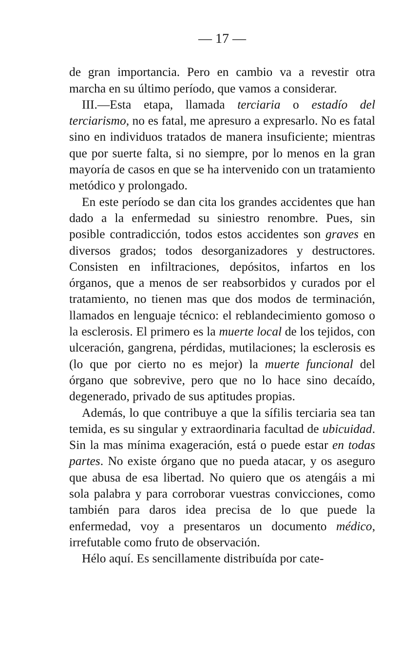— 17 —
de gran importancia. Pero en cambio va a revestir otra marcha en su último período, que vamos a considerar.
III.—Esta etapa, llamada terciaria o estadío del terciarismo, no es fatal, me apresuro a expresarlo. No es fatal sino en individuos tratados de manera insuficiente; mientras que por suerte falta, si no siempre, por lo menos en la gran mayoría de casos en que se ha intervenido con un tratamiento metódico y prolongado.
En este período se dan cita los grandes accidentes que han dado a la enfermedad su siniestro renombre. Pues, sin posible contradicción, todos estos accidentes son graves en diversos grados; todos desorganizadores y destructores. Consisten en infiltraciones, depósitos, infartos en los órganos, que a menos de ser reabsorbidos y curados por el tratamiento, no tienen mas que dos modos de terminación, llamados en lenguaje técnico: el reblandecimiento gomoso o la esclerosis. El primero es la muerte local de los tejidos, con ulceración, gangrena, pérdidas, mutilaciones; la esclerosis es (lo que por cierto no es mejor) la muerte funcional del órgano que sobrevive, pero que no lo hace sino decaído, degenerado, privado de sus aptitudes propias.
Además, lo que contribuye a que la sífilis terciaria sea tan temida, es su singular y extraordinaria facultad de ubicuidad. Sin la mas mínima exageración, está o puede estar en todas partes. No existe órgano que no pueda atacar, y os aseguro que abusa de esa libertad. No quiero que os atengáis a mi sola palabra y para corroborar vuestras convicciones, como también para daros idea precisa de lo que puede la enfermedad, voy a presentaros un documento médico, irrefutable como fruto de observación.
Hélo aquí. Es sencillamente distribuída por cate-